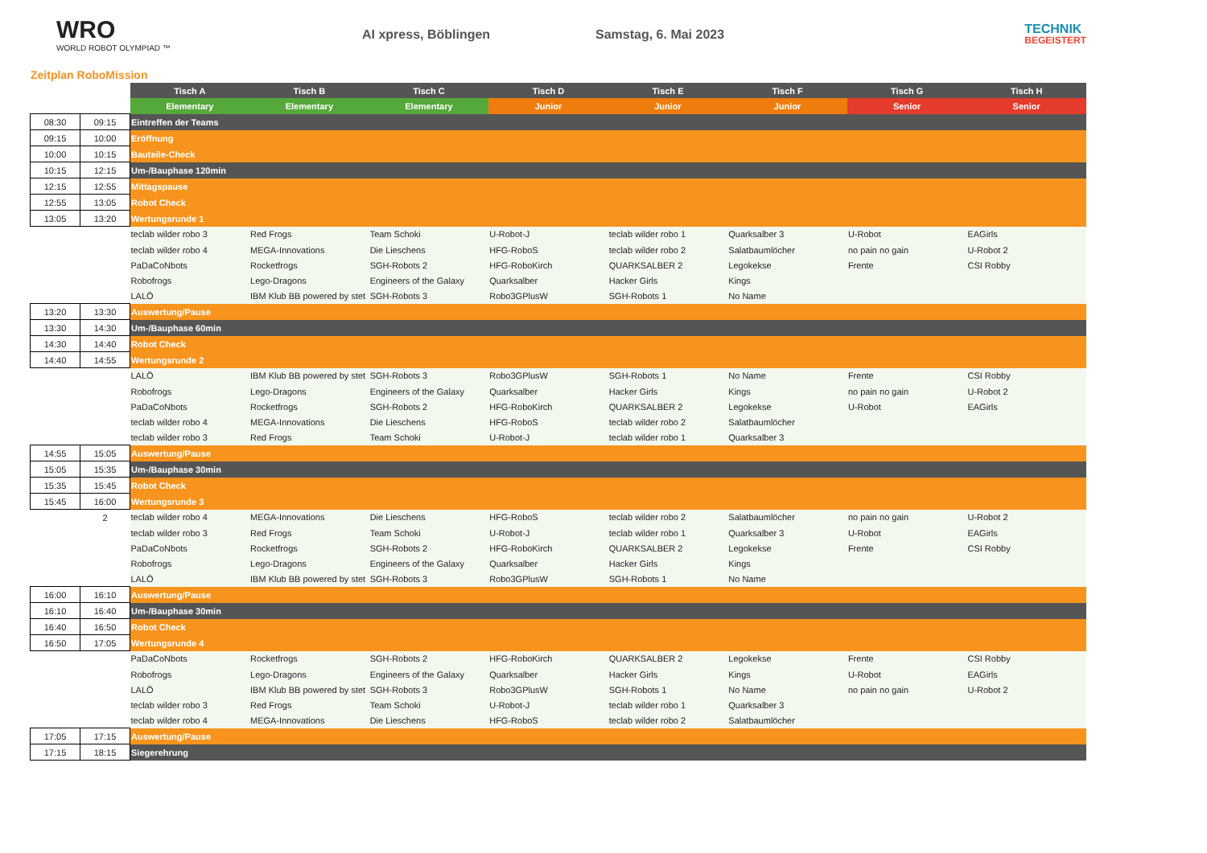WRO
WORLD ROBOT OLYMPIAD ™
AI xpress, Böblingen Samstag, 6. Mai 2023
TECHNIK
BEGEISTERT
Zeitplan RoboMission
| | | Tisch A | Tisch B | Tisch C | Tisch D | Tisch E | Tisch F | Tisch G | Tisch H |
| | | Elementary | Elementary | Elementary | Junior | Junior | Junior | Senior | Senior |
| 08:30 | 09:15 | Eintreffen der Teams | | | | | | | |
| 09:15 | 10:00 | Eröffnung | | | | | | | |
| 10:00 | 10:15 | Bauteile-Check | | | | | | | |
| 10:15 | 12:15 | Um-/Bauphase 120min | | | | | | | |
| 12:15 | 12:55 | Mittagspause | | | | | | | |
| 12:55 | 13:05 | Robot Check | | | | | | | |
| 13:05 | 13:20 | Wertungsrunde 1 | | | | | | | |
| | | teclab wilder robo 3 | Red Frogs | Team Schoki | U-Robot-J | teclab wilder robo 1 | Quarksalber 3 | U-Robot | EAGirls |
| | | teclab wilder robo 4 | MEGA-Innovations | Die Lieschens | HFG-RoboS | teclab wilder robo 2 | Salatbaumlöcher | no pain no gain | U-Robot 2 |
| | | PaDaCoNbots | Rocketfrogs | SGH-Robots 2 | HFG-RoboKirch | QUARKSALBER 2 | Legokekse | Frente | CSI Robby |
| | | Robofrogs | Lego-Dragons | Engineers of the Galaxy | Quarksalber | Hacker Girls | Kings | | |
| | | LALÖ | IBM Klub BB powered by stet | SGH-Robots 3 | Robo3GPlusW | SGH-Robots 1 | No Name | | |
| 13:20 | 13:30 | Auswertung/Pause | | | | | | | |
| 13:30 | 14:30 | Um-/Bauphase 60min | | | | | | | |
| 14:30 | 14:40 | Robot Check | | | | | | | |
| 14:40 | 14:55 | Wertungsrunde 2 | | | | | | | |
| | | LALÖ | IBM Klub BB powered by stet | SGH-Robots 3 | Robo3GPlusW | SGH-Robots 1 | No Name | Frente | CSI Robby |
| | | Robofrogs | Lego-Dragons | Engineers of the Galaxy | Quarksalber | Hacker Girls | Kings | no pain no gain | U-Robot 2 |
| | | PaDaCoNbots | Rocketfrogs | SGH-Robots 2 | HFG-RoboKirch | QUARKSALBER 2 | Legokekse | U-Robot | EAGirls |
| | | teclab wilder robo 4 | MEGA-Innovations | Die Lieschens | HFG-RoboS | teclab wilder robo 2 | Salatbaumlöcher | | |
| | | teclab wilder robo 3 | Red Frogs | Team Schoki | U-Robot-J | teclab wilder robo 1 | Quarksalber 3 | | |
| 14:55 | 15:05 | Auswertung/Pause | | | | | | | |
| 15:05 | 15:35 | Um-/Bauphase 30min | | | | | | | |
| 15:35 | 15:45 | Robot Check | | | | | | | |
| 15:45 | 16:00 | Wertungsrunde 3 | | | | | | | |
| | 2 | teclab wilder robo 4 | MEGA-Innovations | Die Lieschens | HFG-RoboS | teclab wilder robo 2 | Salatbaumlöcher | no pain no gain | U-Robot 2 |
| | | teclab wilder robo 3 | Red Frogs | Team Schoki | U-Robot-J | teclab wilder robo 1 | Quarksalber 3 | U-Robot | EAGirls |
| | | PaDaCoNbots | Rocketfrogs | SGH-Robots 2 | HFG-RoboKirch | QUARKSALBER 2 | Legokekse | Frente | CSI Robby |
| | | Robofrogs | Lego-Dragons | Engineers of the Galaxy | Quarksalber | Hacker Girls | Kings | | |
| | | LALÖ | IBM Klub BB powered by stet | SGH-Robots 3 | Robo3GPlusW | SGH-Robots 1 | No Name | | |
| 16:00 | 16:10 | Auswertung/Pause | | | | | | | |
| 16:10 | 16:40 | Um-/Bauphase 30min | | | | | | | |
| 16:40 | 16:50 | Robot Check | | | | | | | |
| 16:50 | 17:05 | Wertungsrunde 4 | | | | | | | |
| | | PaDaCoNbots | Rocketfrogs | SGH-Robots 2 | HFG-RoboKirch | QUARKSALBER 2 | Legokekse | Frente | CSI Robby |
| | | Robofrogs | Lego-Dragons | Engineers of the Galaxy | Quarksalber | Hacker Girls | Kings | U-Robot | EAGirls |
| | | LALÖ | IBM Klub BB powered by stet | SGH-Robots 3 | Robo3GPlusW | SGH-Robots 1 | No Name | no pain no gain | U-Robot 2 |
| | | teclab wilder robo 3 | Red Frogs | Team Schoki | U-Robot-J | teclab wilder robo 1 | Quarksalber 3 | | |
| | | teclab wilder robo 4 | MEGA-Innovations | Die Lieschens | HFG-RoboS | teclab wilder robo 2 | Salatbaumlöcher | | |
| 17:05 | 17:15 | Auswertung/Pause | | | | | | | |
| 17:15 | 18:15 | Siegerehrung | | | | | | | |